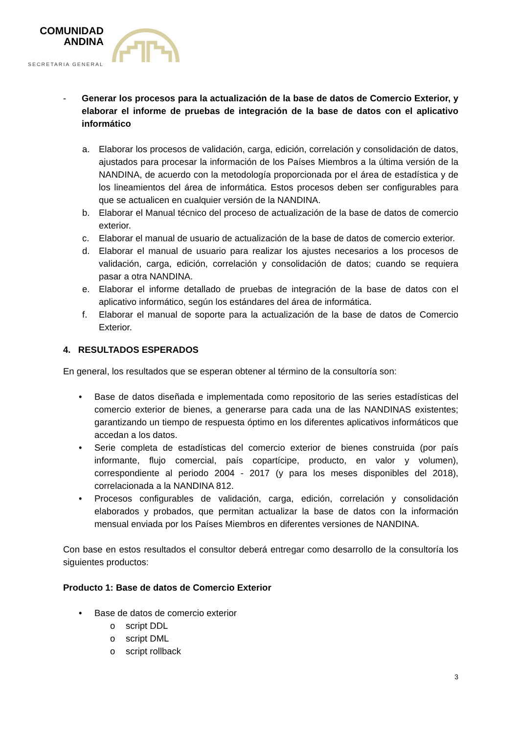COMUNIDAD
ANDINA
SECRETARIA GENERAL
- Generar los procesos para la actualización de la base de datos de Comercio Exterior, y elaborar el informe de pruebas de integración de la base de datos con el aplicativo informático
a. Elaborar los procesos de validación, carga, edición, correlación y consolidación de datos, ajustados para procesar la información de los Países Miembros a la última versión de la NANDINA, de acuerdo con la metodología proporcionada por el área de estadística y de los lineamientos del área de informática. Estos procesos deben ser configurables para que se actualicen en cualquier versión de la NANDINA.
b. Elaborar el Manual técnico del proceso de actualización de la base de datos de comercio exterior.
c. Elaborar el manual de usuario de actualización de la base de datos de comercio exterior.
d. Elaborar el manual de usuario para realizar los ajustes necesarios a los procesos de validación, carga, edición, correlación y consolidación de datos; cuando se requiera pasar a otra NANDINA.
e. Elaborar el informe detallado de pruebas de integración de la base de datos con el aplicativo informático, según los estándares del área de informática.
f. Elaborar el manual de soporte para la actualización de la base de datos de Comercio Exterior.
4. RESULTADOS ESPERADOS
En general, los resultados que se esperan obtener al término de la consultoría son:
• Base de datos diseñada e implementada como repositorio de las series estadísticas del comercio exterior de bienes, a generarse para cada una de las NANDINAS existentes; garantizando un tiempo de respuesta óptimo en los diferentes aplicativos informáticos que accedan a los datos.
• Serie completa de estadísticas del comercio exterior de bienes construida (por país informante, flujo comercial, país copartícipe, producto, en valor y volumen), correspondiente al periodo 2004 - 2017 (y para los meses disponibles del 2018), correlacionada a la NANDINA 812.
• Procesos configurables de validación, carga, edición, correlación y consolidación elaborados y probados, que permitan actualizar la base de datos con la información mensual enviada por los Países Miembros en diferentes versiones de NANDINA.
Con base en estos resultados el consultor deberá entregar como desarrollo de la consultoría los siguientes productos:
Producto 1: Base de datos de Comercio Exterior
• Base de datos de comercio exterior
o script DDL
o script DML
o script rollback
3